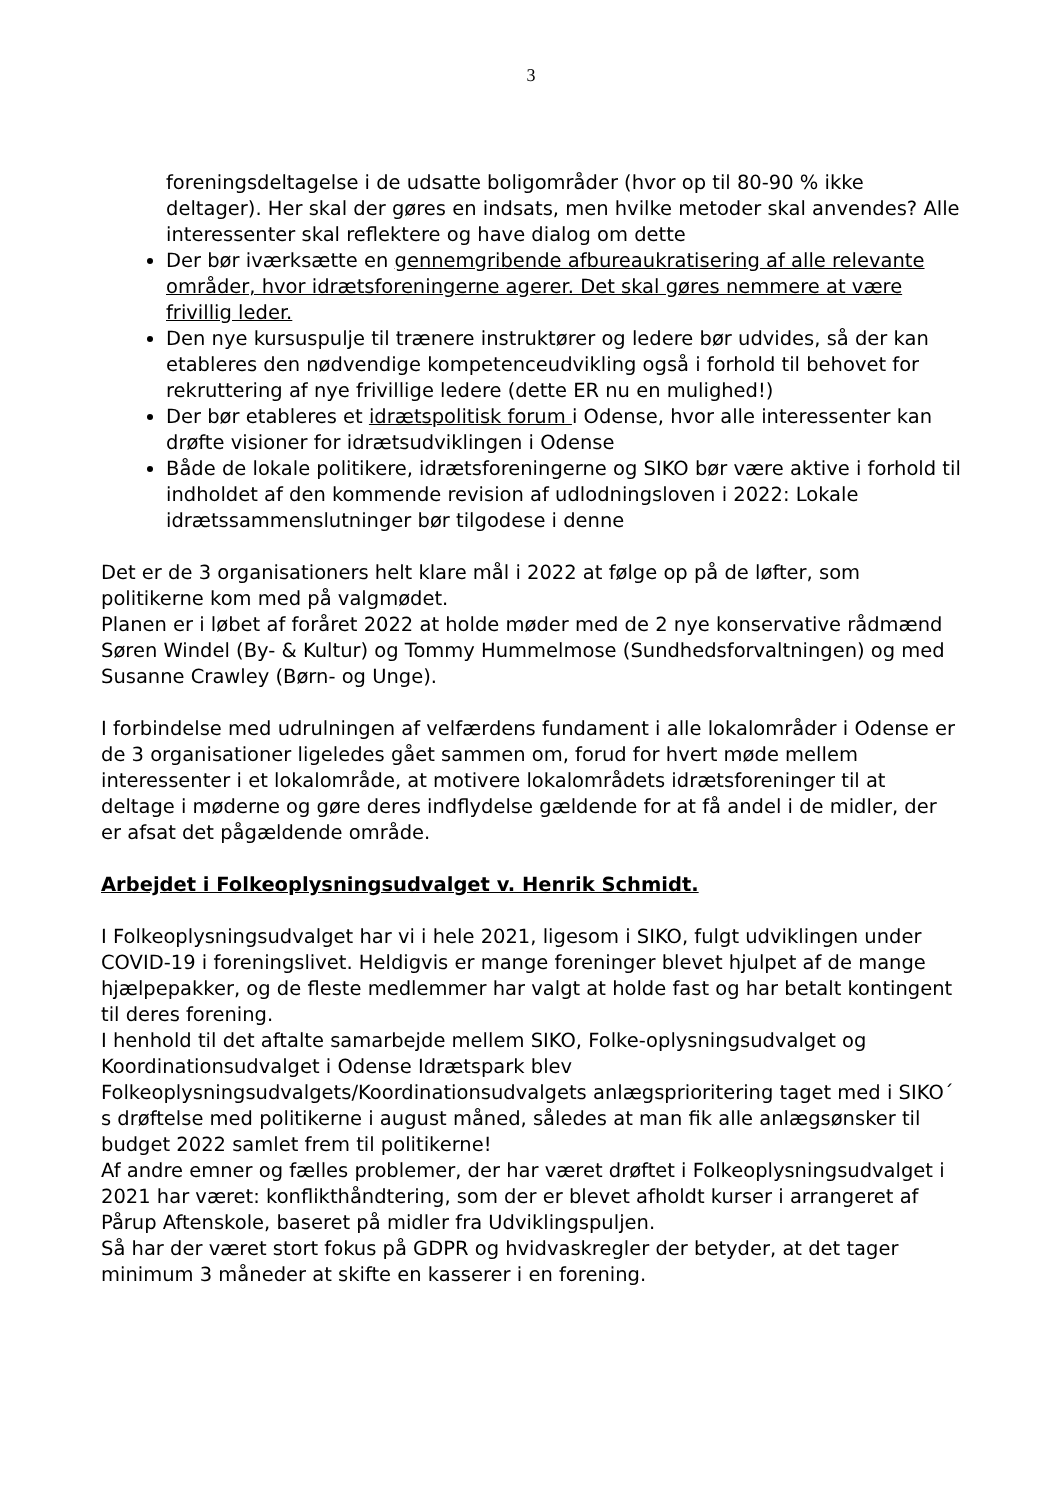3
foreningsdeltagelse i de udsatte boligområder (hvor op til 80-90 % ikke deltager). Her skal der gøres en indsats, men hvilke metoder skal anvendes? Alle interessenter skal reflektere og have dialog om dette
Der bør iværksætte en gennemgribende afbureaukratisering af alle relevante områder, hvor idrætsforeningerne agerer. Det skal gøres nemmere at være frivillig leder.
Den nye kursuspulje til trænere instruktører og ledere bør udvides, så der kan etableres den nødvendige kompetenceudvikling også i forhold til behovet for rekruttering af nye frivillige ledere (dette ER nu en mulighed!)
Der bør etableres et idrætspolitisk forum i Odense, hvor alle interessenter kan drøfte visioner for idrætsudviklingen i Odense
Både de lokale politikere, idrætsforeningerne og SIKO bør være aktive i forhold til indholdet af den kommende revision af udlodningsloven i 2022: Lokale idrætssammenslutninger bør tilgodese i denne
Det er de 3 organisationers helt klare mål i 2022 at følge op på de løfter, som politikerne kom med på valgmødet.
Planen er i løbet af foråret 2022 at holde møder med de 2 nye konservative rådmænd Søren Windel (By- & Kultur) og Tommy Hummelmose (Sundhedsforvaltningen) og med Susanne Crawley (Børn- og Unge).
I forbindelse med udrulningen af velfærdens fundament i alle lokalområder i Odense er de 3 organisationer ligeledes gået sammen om, forud for hvert møde mellem interessenter i et lokalområde, at motivere lokalområdets idrætsforeninger til at deltage i møderne og gøre deres indflydelse gældende for at få andel i de midler, der er afsat det pågældende område.
Arbejdet i Folkeoplysningsudvalget v. Henrik Schmidt.
I Folkeoplysningsudvalget har vi i hele 2021, ligesom i SIKO, fulgt udviklingen under COVID-19 i foreningslivet. Heldigvis er mange foreninger blevet hjulpet af de mange hjælpepakker, og de fleste medlemmer har valgt at holde fast og har betalt kontingent til deres forening.
I henhold til det aftalte samarbejde mellem SIKO, Folke-oplysningsudvalget og Koordinationsudvalget i Odense Idrætspark blev Folkeoplysningsudvalgets/Koordinationsudvalgets anlægsprioritering taget med i SIKO´ s drøftelse med politikerne i august måned, således at man fik alle anlægsønsker til budget 2022 samlet frem til politikerne!
Af andre emner og fælles problemer, der har været drøftet i Folkeoplysningsudvalget i 2021 har været: konflikthåndtering, som der er blevet afholdt kurser i arrangeret af Pårup Aftenskole, baseret på midler fra Udviklingspuljen.
Så har der været stort fokus på GDPR og hvidvaskregler der betyder, at det tager minimum 3 måneder at skifte en kasserer i en forening.